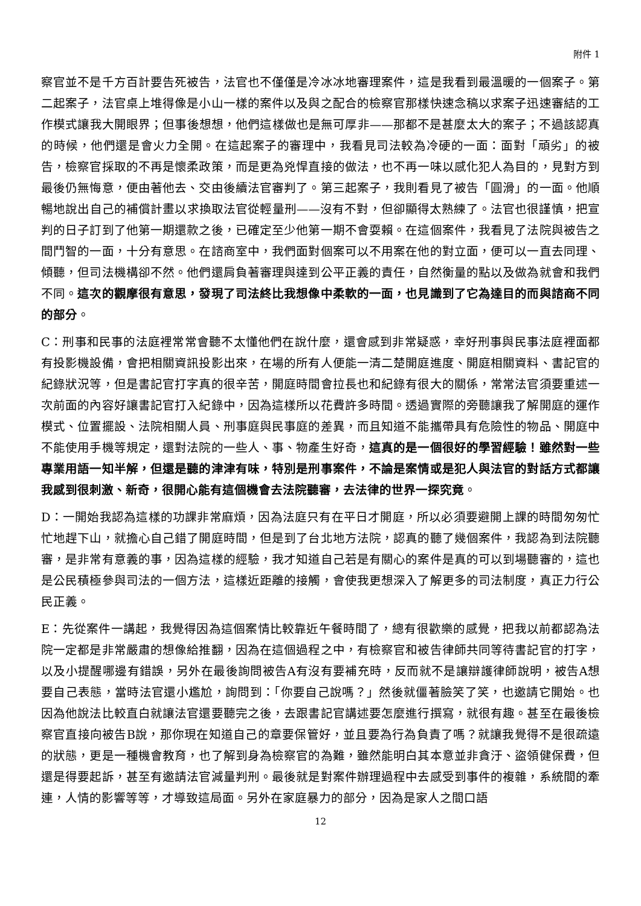附件 1
察官並不是千方百計要告死被告，法官也不僅僅是冷冰冰地審理案件，這是我看到最溫暖的一個案子。第二起案子，法官桌上堆得像是小山一樣的案件以及與之配合的檢察官那樣快速念稿以求案子迅速審結的工作模式讓我大開眼界；但事後想想，他們這樣做也是無可厚非——那都不是甚麼太大的案子；不過該認真的時候，他們還是會火力全開。在這起案子的審理中，我看見司法較為冷硬的一面：面對「頑劣」的被告，檢察官採取的不再是懷柔政策，而是更為兇悍直接的做法，也不再一味以感化犯人為目的，見對方到最後仍無悔意，便由著他去、交由後續法官審判了。第三起案子，我則看見了被告「圓滑」的一面。他順暢地說出自己的補償計畫以求換取法官從輕量刑——沒有不對，但卻顯得太熟練了。法官也很謹慎，把宣判的日子訂到了他第一期還款之後，已確定至少他第一期不會耍賴。在這個案件，我看見了法院與被告之間鬥智的一面，十分有意思。在諮商室中，我們面對個案可以不用案在他的對立面，便可以一直去同理、傾聽，但司法機構卻不然。他們還肩負著審理與達到公平正義的責任，自然衡量的點以及做為就會和我們不同。這次的觀摩很有意思，發現了司法終比我想像中柔軟的一面，也見識到了它為達目的而與諮商不同的部分。
C：刑事和民事的法庭裡常常會聽不太懂他們在說什麼，還會感到非常疑惑，幸好刑事與民事法庭裡面都有投影機設備，會把相關資訊投影出來，在場的所有人便能一清二楚開庭進度、開庭相關資料、書記官的紀錄狀況等，但是書記官打字真的很辛苦，開庭時間會拉長也和紀錄有很大的關係，常常法官須要重述一次前面的內容好讓書記官打入紀錄中，因為這樣所以花費許多時間。透過實際的旁聽讓我了解開庭的運作模式、位置擺設、法院相關人員、刑事庭與民事庭的差異，而且知道不能攜帶具有危險性的物品、開庭中不能使用手機等規定，還對法院的一些人、事、物產生好奇，這真的是一個很好的學習經驗！雖然對一些專業用語一知半解，但還是聽的津津有味，特別是刑事案件，不論是案情或是犯人與法官的對話方式都讓我感到很刺激、新奇，很開心能有這個機會去法院聽審，去法律的世界一探究竟。
D：一開始我認為這樣的功課非常麻煩，因為法庭只有在平日才開庭，所以必須要避開上課的時間匆匆忙忙地趕下山，就擔心自己錯了開庭時間，但是到了台北地方法院，認真的聽了幾個案件，我認為到法院聽審，是非常有意義的事，因為這樣的經驗，我才知道自己若是有關心的案件是真的可以到場聽審的，這也是公民積極參與司法的一個方法，這樣近距離的接觸，會使我更想深入了解更多的司法制度，真正力行公民正義。
E：先從案件一講起，我覺得因為這個案情比較靠近午餐時間了，總有很歡樂的感覺，把我以前都認為法院一定都是非常嚴肅的想像給推翻，因為在這個過程之中，有檢察官和被告律師共同等待書記官的打字，以及小提醒哪邊有錯誤，另外在最後詢問被告A有沒有要補充時，反而就不是讓辯護律師說明，被告A想要自己表態，當時法官還小尷尬，詢問到：「你要自己說嗎？」然後就僵著臉笑了笑，也邀請它開始。也因為他說法比較直白就讓法官還要聽完之後，去跟書記官講述要怎麼進行撰寫，就很有趣。甚至在最後檢察官直接向被告B說，那你現在知道自己的章要保管好，並且要為行為負責了嗎？就讓我覺得不是很疏遠的狀態，更是一種機會教育，也了解到身為檢察官的為難，雖然能明白其本意並非貪汙、盜領健保費，但還是得要起訴，甚至有邀請法官減量判刑。最後就是對案件辦理過程中去感受到事件的複雜，系統間的牽連，人情的影響等等，才導致這局面。另外在家庭暴力的部分，因為是家人之間口語
12